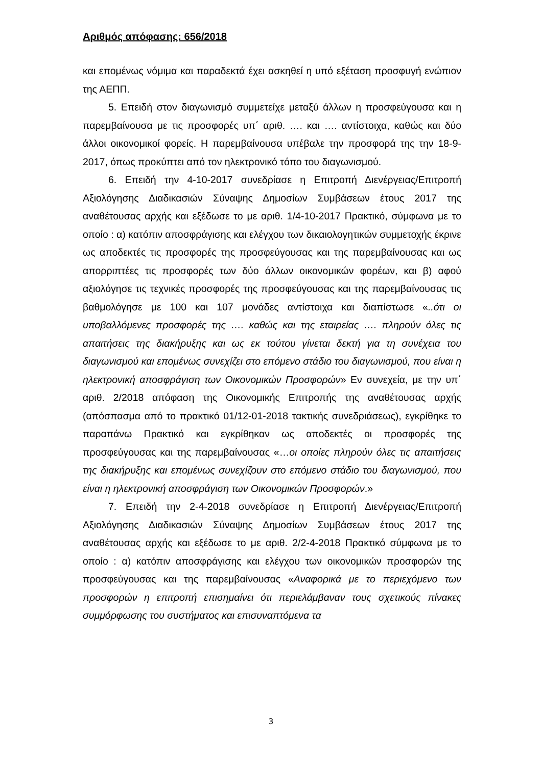Αριθμός απόφασης: 656/2018
και επομένως νόμιμα και παραδεκτά έχει ασκηθεί η υπό εξέταση προσφυγή ενώπιον της ΑΕΠΠ.
5. Επειδή στον διαγωνισμό συμμετείχε μεταξύ άλλων η προσφεύγουσα και η παρεμβαίνουσα με τις προσφορές υπ΄ αριθ. …. και …. αντίστοιχα, καθώς και δύο άλλοι οικονομικοί φορείς. Η παρεμβαίνουσα υπέβαλε την προσφορά της την 18-9-2017, όπως προκύπτει από τον ηλεκτρονικό τόπο του διαγωνισμού.
6. Επειδή την 4-10-2017 συνεδρίασε η Επιτροπή Διενέργειας/Επιτροπή Αξιολόγησης Διαδικασιών Σύναψης Δημοσίων Συμβάσεων έτους 2017 της αναθέτουσας αρχής και εξέδωσε το με αριθ. 1/4-10-2017 Πρακτικό, σύμφωνα με το οποίο : α) κατόπιν αποσφράγισης και ελέγχου των δικαιολογητικών συμμετοχής έκρινε ως αποδεκτές τις προσφορές της προσφεύγουσας και της παρεμβαίνουσας και ως απορριπτέες τις προσφορές των δύο άλλων οικονομικών φορέων, και β) αφού αξιολόγησε τις τεχνικές προσφορές της προσφεύγουσας και της παρεμβαίνουσας τις βαθμολόγησε με 100 και 107 μονάδες αντίστοιχα και διαπίστωσε «..ότι οι υποβαλλόμενες προσφορές της …. καθώς και της εταιρείας …. πληρούν όλες τις απαιτήσεις της διακήρυξης και ως εκ τούτου γίνεται δεκτή για τη συνέχεια του διαγωνισμού και επομένως συνεχίζει στο επόμενο στάδιο του διαγωνισμού, που είναι η ηλεκτρονική αποσφράγιση των Οικονομικών Προσφορών» Εν συνεχεία, με την υπ΄ αριθ. 2/2018 απόφαση της Οικονομικής Επιτροπής της αναθέτουσας αρχής (απόσπασμα από το πρακτικό 01/12-01-2018 τακτικής συνεδριάσεως), εγκρίθηκε το παραπάνω Πρακτικό και εγκρίθηκαν ως αποδεκτές οι προσφορές της προσφεύγουσας και της παρεμβαίνουσας «…οι οποίες πληρούν όλες τις απαιτήσεις της διακήρυξης και επομένως συνεχίζουν στο επόμενο στάδιο του διαγωνισμού, που είναι η ηλεκτρονική αποσφράγιση των Οικονομικών Προσφορών.»
7. Επειδή την 2-4-2018 συνεδρίασε η Επιτροπή Διενέργειας/Επιτροπή Αξιολόγησης Διαδικασιών Σύναψης Δημοσίων Συμβάσεων έτους 2017 της αναθέτουσας αρχής και εξέδωσε το με αριθ. 2/2-4-2018 Πρακτικό σύμφωνα με το οποίο : α) κατόπιν αποσφράγισης και ελέγχου των οικονομικών προσφορών της προσφεύγουσας και της παρεμβαίνουσας «Αναφορικά με το περιεχόμενο των προσφορών η επιτροπή επισημαίνει ότι περιελάμβαναν τους σχετικούς πίνακες συμμόρφωσης του συστήματος και επισυναπτόμενα τα
3